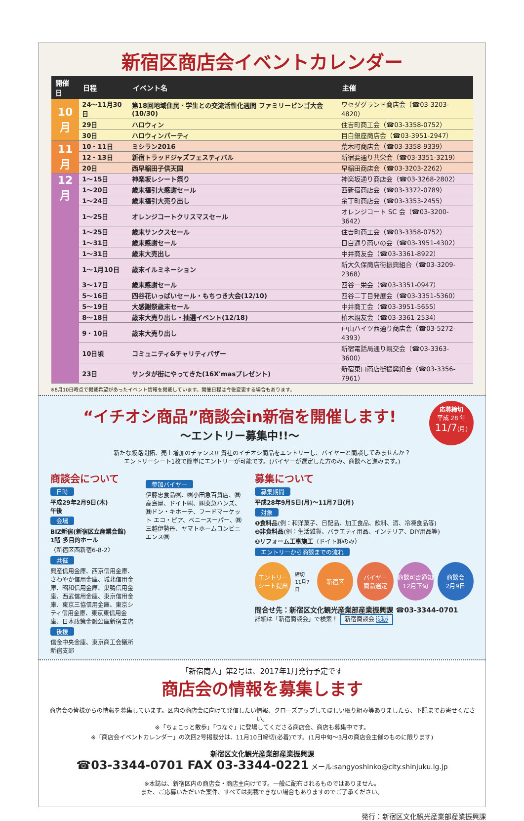新宿区商店会イベントカレンダー
| 開催日 | 日程 | イベント名 | 主催 |
| --- | --- | --- | --- |
| 10 月 | 24〜11月30日 | 第18回地域住民・学生との交流活性化週間 ファミリービンゴ大会(10/30) | ワセダグランド商店会（☎03-3203-4820） |
| | 29日 | ハロウィン | 住吉町商工会（☎03-3358-0752） |
| | 30日 | ハロウィンパーティ | 目白銀座商店会（☎03-3951-2947） |
| 11 月 | 10・11日 | ミシラン2016 | 荒木町商店会（☎03-3358-9339） |
| | 12・13日 | 新宿トラッドジャズフェスティバル | 新宿要通り共栄会（☎03-3351-3219） |
| | 20日 | 西早稲田子供天国 | 早稲田商店会（☎03-3203-2262） |
| 12 月 | 1〜15日 | 神楽坂レシート祭り | 神楽坂通り商店会（☎03-3268-2802） |
| | 1〜20日 | 歳末福引大感謝セール | 西新宿商店会（☎03-3372-0789） |
| | 1〜24日 | 歳末福引大売り出し | 余丁町商店会（☎03-3353-2455） |
| | 1〜25日 | オレンジコートクリスマスセール | オレンジコート SC 会（☎03-3200-3642） |
| | 1〜25日 | 歳末サンクスセール | 住吉町商工会（☎03-3358-0752） |
| | 1〜31日 | 歳末感謝セール | 目白通り商いの会（☎03-3951-4302） |
| | 1〜31日 | 歳末大売出し | 中井商友会（☎03-3361-8922） |
| | 1〜1月10日 | 歳末イルミネーション | 新大久保商店街振興組合（☎03-3209-2368） |
| | 3〜17日 | 歳末感謝セール | 四谷一栄会（☎03-3351-0947） |
| | 5〜16日 | 四谷花いっぱいセール・もちつき大会(12/10) | 四谷二丁目発展会（☎03-3351-5360） |
| | 5〜19日 | 大感謝祭歳末セール | 中井商工会（☎03-3951-5655） |
| | 8〜18日 | 歳末大売り出し・抽選イベント(12/18) | 柏木親友会（☎03-3361-2534） |
| | 9・10日 | 歳末大売り出し | 戸山ハイツ西通り商店会（☎03-5272-4393） |
| | 10日頃 | コミュニティ&チャリティバザー | 新宿電話局通り親交会（☎03-3363-3600） |
| | 23日 | サンタが街にやってきた(16X'masプレゼント) | 新宿東口商店街振興組合（☎03-3356-7961） |
※8月10日時点で掲載希望があったイベント情報を掲載しています。開催日程は今後変更する場合もあります。
応募締切
平成 28 年
11/7(月)
“イチオシ商品”商談会in新宿を開催します!
〜エントリー募集中!!〜
新たな販路開拓、売上増加のチャンス!! 貴社のイチオシ商品をエントリーし、バイヤーと商談してみませんか？
エントリーシート1枚で簡単にエントリーが可能です。(バイヤーが選定した方のみ、商談へと進みます。)
商談会について
日時
平成29年2月9日(木)
午後
会場
BIZ新宿(新宿区立産業会館)
1階 多目的ホール
〈新宿区西新宿6-8-2〉
共催
興産信用金庫、西京信用金庫、さわやか信用金庫、城北信用金庫、昭和信用金庫、巣鴨信用金庫、西武信用金庫、東京信用金庫、東京三協信用金庫、東京シティ信用金庫、東京東信用金庫、日本政策金融公庫新宿支店
後援
信金中央金庫、東京商工会議所新宿支部
参加バイヤー
伊藤忠食品㈱、㈱小田急百貨店、㈱高島屋、ドイト㈱、㈱東急ハンズ、㈱ドン・キホーテ、フードマーケット エコ・ピア、ベニースーパー、㈱三越伊勢丹、ヤマトホームコンビニエンス㈱
募集について
募集期間
平成28年9月5日(月)〜11月7日(月)
対象
❶食料品(例：和洋菓子、日配品、加工食品、飲料、酒、冷凍食品等)
❷非食料品(例：生活雑貨、バラエティ用品、インテリア、DIY用品等)
❸リフォーム工事施工（ドイト㈱のみ）
エントリーから商談までの流れ
エントリー
シート提出 締切
11月7日 新宿区 バイヤー
商品選定 商談可否通知
12月下旬 商談会
2月9日
問合せ先：新宿区文化観光産業部産業振興課 ☎03-3344-0701
詳細は「新宿商談会」で検索！ 新宿商談会 検索
「新宿商人」第2号は、2017年1月発行予定です
商店会の情報を募集します
商店会の皆様からの情報を募集しています。区内の商店会に向けて発信したい情報、クローズアップしてほしい取り組み等ありましたら、下記までお寄せください。
※「ちょこっと散歩」「つなぐ」に登場してくださる商店会、商店も募集中です。
※「商店会イベントカレンダー」の次回2号掲載分は、11月10日締切(必着)です。(1月中旬〜3月の商店会主催のものに限ります)
新宿区文化観光産業部産業振興課
☎03-3344-0701 FAX 03-3344-0221 メール:sangyoshinko@city.shinjuku.lg.jp
※本誌は、新宿区内の商店会・商店主向けです。一般に配布されるものではありません。
また、ご応募いただいた案件、すべては掲載できない場合もありますのでご了承ください。
発行：新宿区文化観光産業部産業振興課